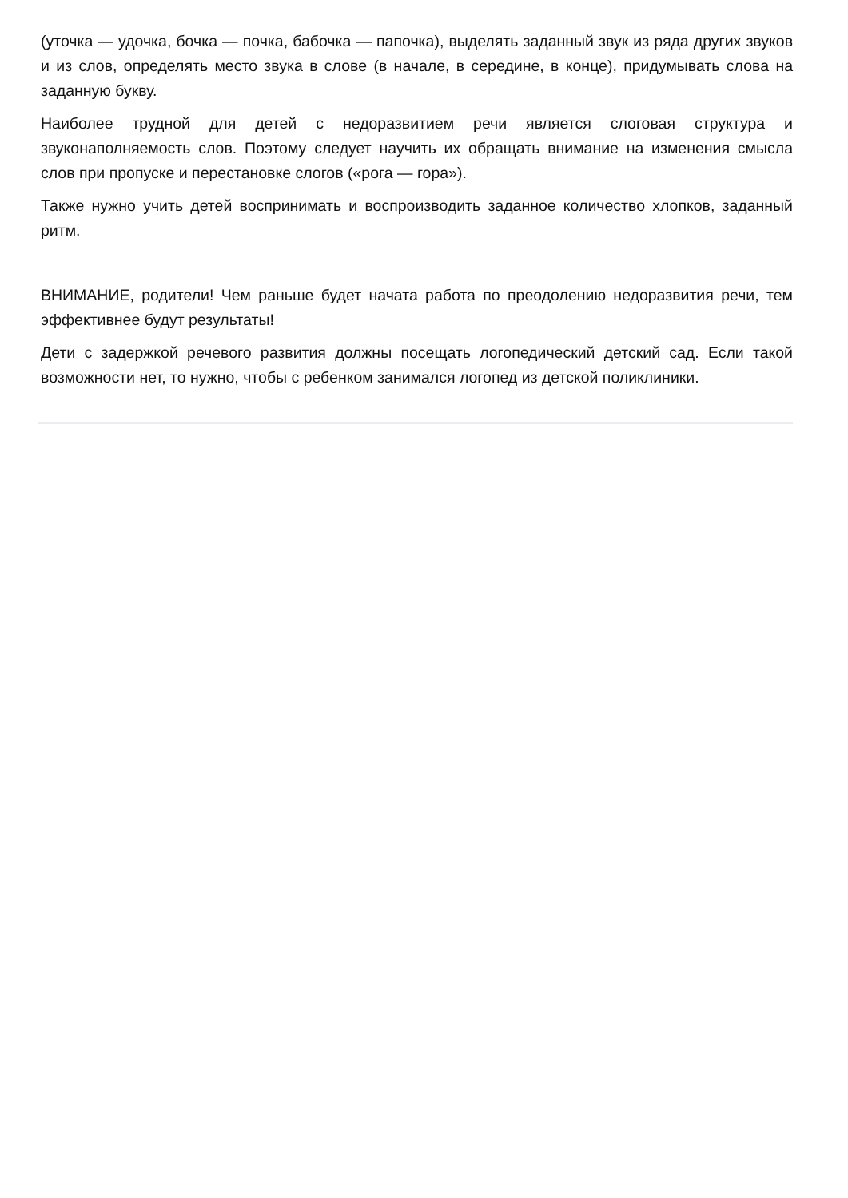(уточка — удочка, бочка — почка, бабочка — папочка), выделять заданный звук из ряда других звуков и из слов, определять место звука в слове (в начале, в середине, в конце), придумывать слова на заданную букву.
Наиболее трудной для детей с недоразвитием речи является слоговая структура и звуконаполняемость слов. Поэтому следует научить их обращать внимание на изменения смысла слов при пропуске и перестановке слогов («рога — гора»).
Также нужно учить детей воспринимать и воспроизводить заданное количество хлопков, заданный ритм.
ВНИМАНИЕ, родители! Чем раньше будет начата работа по преодолению недоразвития речи, тем эффективнее будут результаты!
Дети с задержкой речевого развития должны посещать логопедический детский сад. Если такой возможности нет, то нужно, чтобы с ребенком занимался логопед из детской поликлиники.